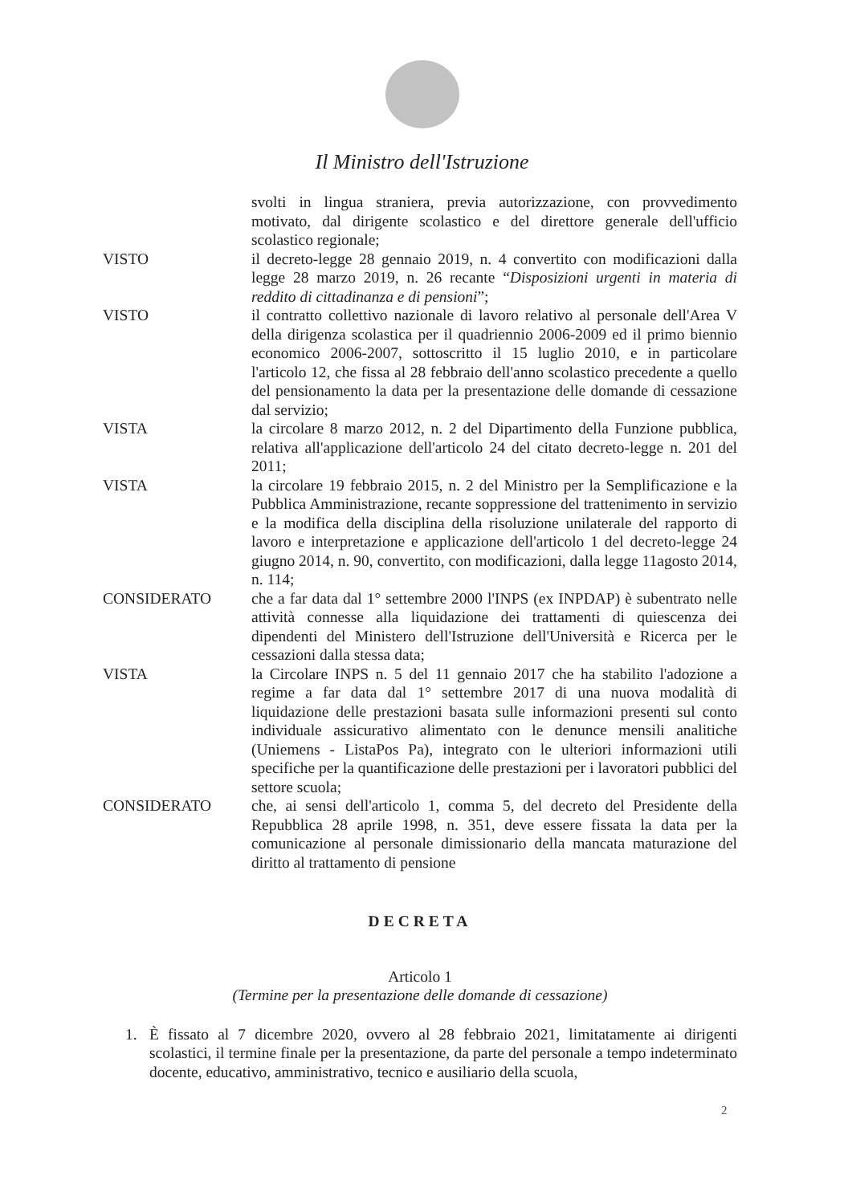Il Ministro dell'Istruzione
svolti in lingua straniera, previa autorizzazione, con provvedimento motivato, dal dirigente scolastico e del direttore generale dell'ufficio scolastico regionale;
VISTO il decreto-legge 28 gennaio 2019, n. 4 convertito con modificazioni dalla legge 28 marzo 2019, n. 26 recante “Disposizioni urgenti in materia di reddito di cittadinanza e di pensioni”;
VISTO il contratto collettivo nazionale di lavoro relativo al personale dell'Area V della dirigenza scolastica per il quadriennio 2006-2009 ed il primo biennio economico 2006-2007, sottoscritto il 15 luglio 2010, e in particolare l'articolo 12, che fissa al 28 febbraio dell'anno scolastico precedente a quello del pensionamento la data per la presentazione delle domande di cessazione dal servizio;
VISTA la circolare 8 marzo 2012, n. 2 del Dipartimento della Funzione pubblica, relativa all'applicazione dell'articolo 24 del citato decreto-legge n. 201 del 2011;
VISTA la circolare 19 febbraio 2015, n. 2 del Ministro per la Semplificazione e la Pubblica Amministrazione, recante soppressione del trattenimento in servizio e la modifica della disciplina della risoluzione unilaterale del rapporto di lavoro e interpretazione e applicazione dell'articolo 1 del decreto-legge 24 giugno 2014, n. 90, convertito, con modificazioni, dalla legge 11agosto 2014, n. 114;
CONSIDERATO che a far data dal 1° settembre 2000 l'INPS (ex INPDAP) è subentrato nelle attività connesse alla liquidazione dei trattamenti di quiescenza dei dipendenti del Ministero dell'Istruzione dell'Università e Ricerca per le cessazioni dalla stessa data;
VISTA la Circolare INPS n. 5 del 11 gennaio 2017 che ha stabilito l'adozione a regime a far data dal 1° settembre 2017 di una nuova modalità di liquidazione delle prestazioni basata sulle informazioni presenti sul conto individuale assicurativo alimentato con le denunce mensili analitiche (Uniemens - ListaPos Pa), integrato con le ulteriori informazioni utili specifiche per la quantificazione delle prestazioni per i lavoratori pubblici del settore scuola;
CONSIDERATO che, ai sensi dell'articolo 1, comma 5, del decreto del Presidente della Repubblica 28 aprile 1998, n. 351, deve essere fissata la data per la comunicazione al personale dimissionario della mancata maturazione del diritto al trattamento di pensione
DECRETA
Articolo 1
(Termine per la presentazione delle domande di cessazione)
1. È fissato al 7 dicembre 2020, ovvero al 28 febbraio 2021, limitatamente ai dirigenti scolastici, il termine finale per la presentazione, da parte del personale a tempo indeterminato docente, educativo, amministrativo, tecnico e ausiliario della scuola,
2